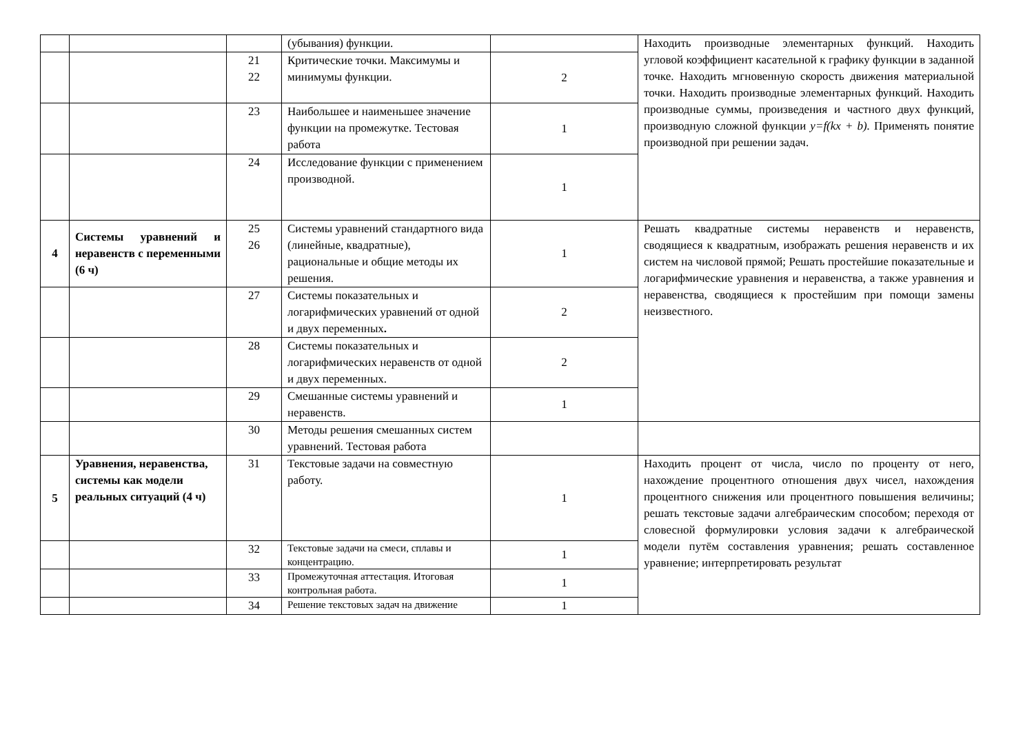| | | | (убывания) функции. | | Находить производные элементарных функций. Находить угловой коэффициент касательной к графику функции в заданной точке. Находить мгновенную скорость движения материальной точки. Находить производные элементарных функций. Находить производные суммы, произведения и частного двух функций, производную сложной функции y=f(kx + b). Применять понятие производной при решении задач. |
| | | 21 22 | Критические точки. Максимумы и минимумы функции. | 2 | |
| | | 23 | Наибольшее и наименьшее значение функции на промежутке. Тестовая работа | 1 | |
| | | 24 | Исследование функции с применением производной. | 1 | |
| 4 | Системы уравнений и неравенств с переменными (6 ч) | 25 26 | Системы уравнений стандартного вида (линейные, квадратные), рациональные и общие методы их решения. | 1 | Решать квадратные системы неравенств и неравенств, сводящиеся к квадратным, изображать решения неравенств и их систем на числовой прямой; Решать простейшие показательные и логарифмические уравнения и неравенства, а также уравнения и неравенства, сводящиеся к простейшим при помощи замены неизвестного. |
| | | 27 | Системы показательных и логарифмических уравнений от одной и двух переменных . | 2 | |
| | | 28 | Системы показательных и логарифмических неравенств от одной и двух переменных. | 2 | |
| | | 29 | Смешанные системы уравнений и неравенств. | 1 | |
| | | 30 | Методы решения смешанных систем уравнений. Тестовая работа | | |
| 5 | Уравнения, неравенства, системы как модели реальных ситуаций (4 ч) | 31 | Текстовые задачи на совместную работу. | 1 | Находить процент от числа, число по проценту от него, нахождение процентного отношения двух чисел, нахождения процентного снижения или процентного повышения величины; решать текстовые задачи алгебраическим способом; переходя от словесной формулировки условия задачи к алгебраической модели путём составления уравнения; решать составленное уравнение; интерпретировать результат |
| | | 32 | Текстовые задачи на смеси, сплавы и концентрацию. | 1 | |
| | | 33 | Промежуточная аттестация. Итоговая контрольная работа. | 1 | |
| | | 34 | Решение текстовых задач на движение | 1 | |